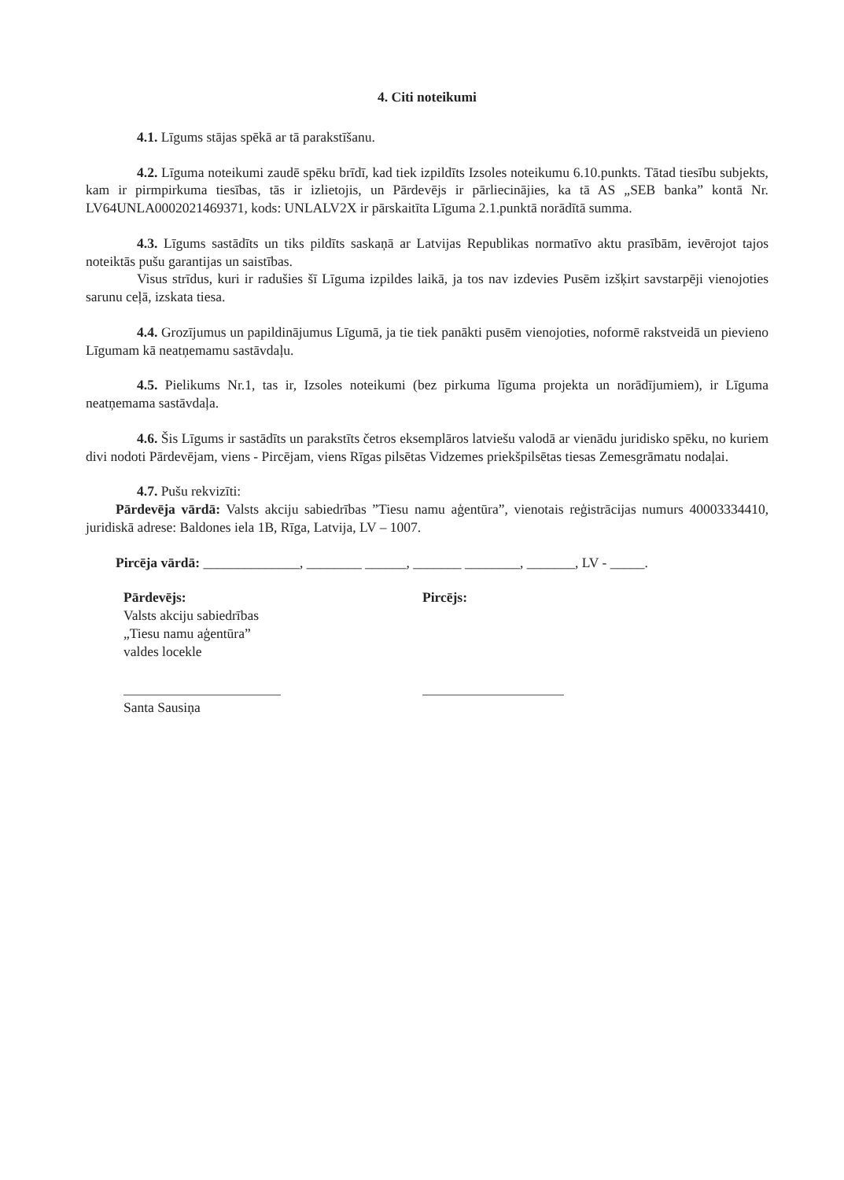4. Citi noteikumi
4.1. Līgums stājas spēkā ar tā parakstīšanu.
4.2. Līguma noteikumi zaudē spēku brīdī, kad tiek izpildīts Izsoles noteikumu 6.10.punkts. Tātad tiesību subjekts, kam ir pirmpirkuma tiesības, tās ir izlietojis, un Pārdevējs ir pārliecinājies, ka tā AS „SEB banka” kontā Nr. LV64UNLA0002021469371, kods: UNLALV2X ir pārskaitīta Līguma 2.1.punktā norādītā summa.
4.3. Līgums sastādīts un tiks pildīts saskaņā ar Latvijas Republikas normatīvo aktu prasībām, ievērojot tajos noteiktās pušu garantijas un saistības.
Visus strīdus, kuri ir radušies šī Līguma izpildes laikā, ja tos nav izdevies Pusēm izšķirt savstarpēji vienojoties sarunu ceļā, izskata tiesa.
4.4. Grozījumus un papildinājumus Līgumā, ja tie tiek panākti pusēm vienojoties, noformē rakstveidā un pievieno Līgumam kā neatņemamu sastāvdaļu.
4.5. Pielikums Nr.1, tas ir, Izsoles noteikumi (bez pirkuma līguma projekta un norādījumiem), ir Līguma neatņemama sastāvdaļa.
4.6. Šis Līgums ir sastādīts un parakstīts četros eksemplāros latviešu valodā ar vienādu juridisko spēku, no kuriem divi nodoti Pārdevējam, viens - Pircējam, viens Rīgas pilsētas Vidzemes priekšpilsētas tiesas Zemesgrāmatu nodaļai.
4.7. Pušu rekvizīti:
Pārdevēja vārdā: Valsts akciju sabiedrības ”Tiesu namu aģentūra”, vienotais reģistrācijas numurs 40003334410, juridiskā adrese: Baldones iela 1B, Rīga, Latvija, LV – 1007.
Pircēja vārdā: ______________, ________ ______, _______ ________, _______, LV - _____.
Pārdevējs:
Valsts akciju sabiedrības
„Tiesu namu aģentūra”
valdes locekle
Santa Sausiņa
Pircējs: